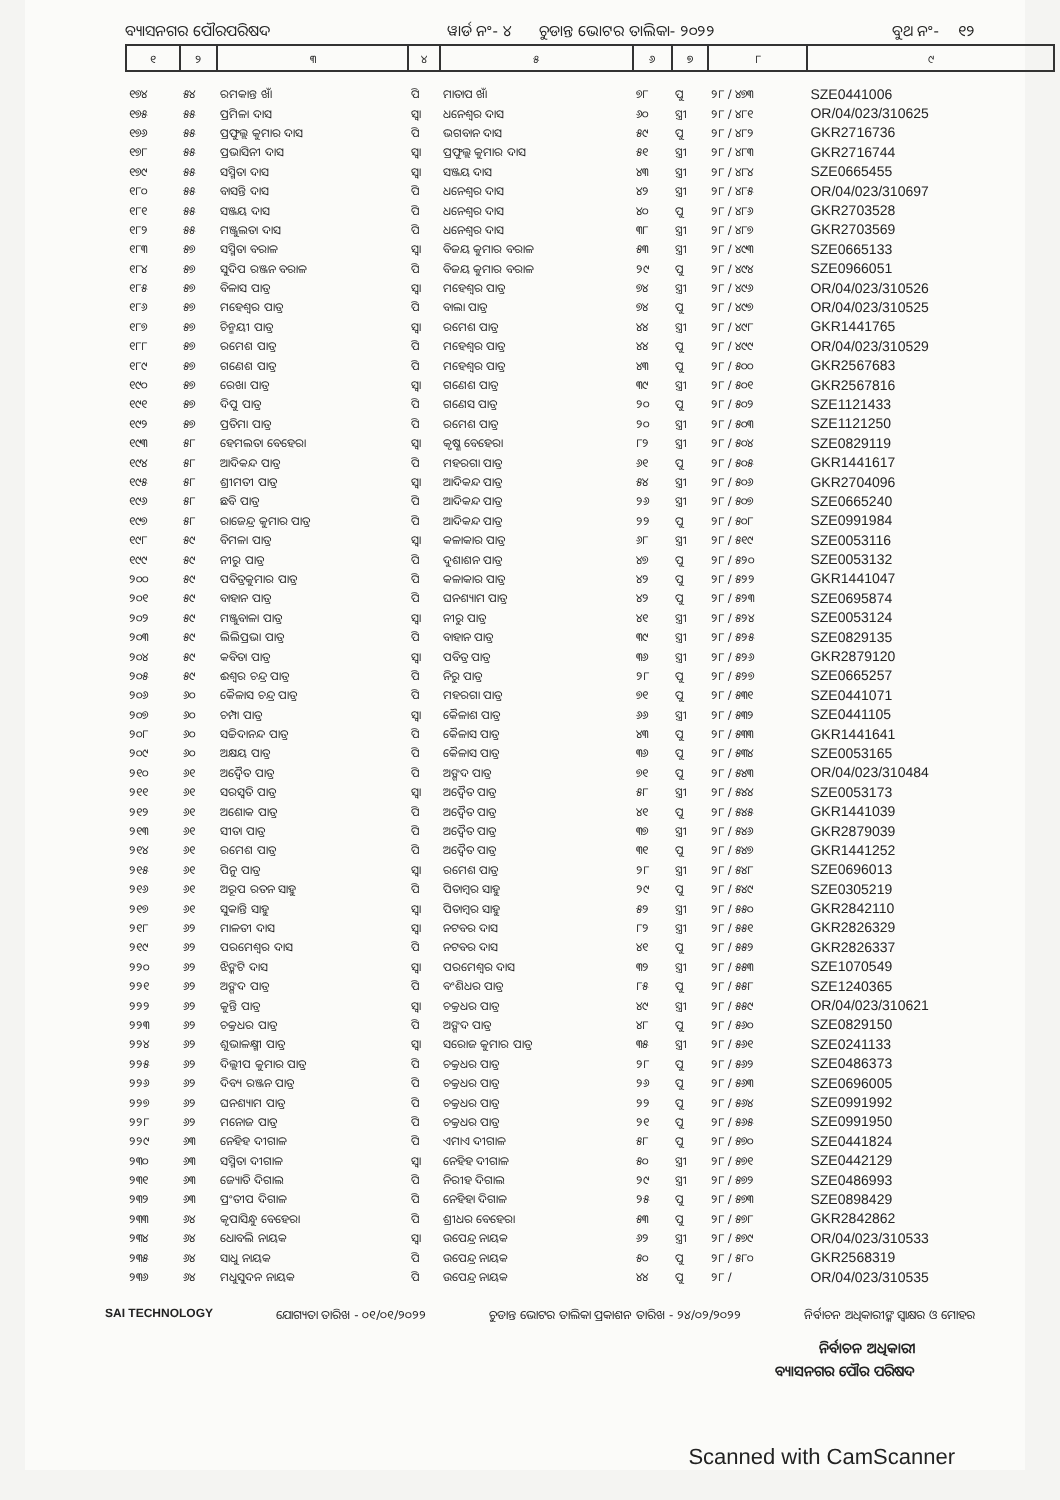ବ୍ୟାସନଗର ପୌରପରିଷଦ ୱାର୍ଡ ନଂ- ୪ ଚୁଡାନ୍ତ ଭୋଟର ତାଲିକା- ୨୦୨୨ ବୁଥ ନଂ- ୧୨
| ୧ | ୨ | ୩ | ୪ | ୫ | ୬ | ୭ | ୮ | ୯ |
| --- | --- | --- | --- | --- | --- | --- | --- | --- |
| ୧୭୪ | ୫୪ | ରମକାନ୍ତ ଖାଁ | ପି | ମାତାପ ଖାଁ | ୭୮ | ପୁ | ୨୮ / ୪୭୩ | SZE0441006 |
| ୧୭୫ | ୫୫ | ପ୍ରମିଳା ଦାସ | ସ୍ୱା | ଧନେଶ୍ୱର ଦାସ | ୬୦ | ସ୍ତ୍ରୀ | ୨୮ / ୪୮୧ | OR/04/023/310625 |
| ୧୭୬ | ୫୫ | ପ୍ରଫୁଲ୍ଲ କୁମାର ଦାସ | ପି | ଭଗବାନ ଦାସ | ୫୯ | ପୁ | ୨୮ / ୪୮୨ | GKR2716736 |
| ୧୭୮ | ୫୫ | ପ୍ରଭାସିନୀ ଦାସ | ସ୍ୱା | ପ୍ରଫୁଲ୍ଲ କୁମାର ଦାସ | ୫୧ | ସ୍ତ୍ରୀ | ୨୮ / ୪୮୩ | GKR2716744 |
| ୧୭୯ | ୫୫ | ସସ୍ମିତା ଦାସ | ସ୍ୱା | ସଞ୍ଜୟ ଦାସ | ୪୩ | ସ୍ତ୍ରୀ | ୨୮ / ୪୮୪ | SZE0665455 |
| ୧୮୦ | ୫୫ | ବାସନ୍ତି ଦାସ | ପି | ଧନେଶ୍ୱର ଦାସ | ୪୨ | ସ୍ତ୍ରୀ | ୨୮ / ୪୮୫ | OR/04/023/310697 |
| ୧୮୧ | ୫୫ | ସଞ୍ଜୟ ଦାସ | ପି | ଧନେଶ୍ୱର ଦାସ | ୪୦ | ପୁ | ୨୮ / ୪୮୬ | GKR2703528 |
| ୧୮୨ | ୫୫ | ମଞ୍ଜୁଲତା ଦାସ | ପି | ଧନେଶ୍ୱର ଦାସ | ୩୮ | ସ୍ତ୍ରୀ | ୨୮ / ୪୮୭ | GKR2703569 |
| ୧୮୩ | ୫୭ | ସସ୍ମିତା ବରାଳ | ସ୍ୱା | ବିଜୟ କୁମାର ବରାଳ | ୫୩ | ସ୍ତ୍ରୀ | ୨୮ / ୪୯୩ | SZE0665133 |
| ୧୮୪ | ୫୭ | ସୁଦିପ ରଞ୍ଜନ ବରାଳ | ପି | ବିଜୟ କୁମାର ବରାଳ | ୨୯ | ପୁ | ୨୮ / ୪୯୪ | SZE0966051 |
| ୧୮୫ | ୫୭ | ବିଳାସ ପାତ୍ର | ସ୍ୱା | ମହେଶ୍ୱର ପାତ୍ର | ୭୪ | ସ୍ତ୍ରୀ | ୨୮ / ୪୯୬ | OR/04/023/310526 |
| ୧୮୬ | ୫୭ | ମହେଶ୍ୱର ପାତ୍ର | ପି | ବାଲା ପାତ୍ର | ୭୪ | ପୁ | ୨୮ / ୪୯୭ | OR/04/023/310525 |
| ୧୮୭ | ୫୭ | ଚିନ୍ମୟୀ ପାତ୍ର | ସ୍ୱା | ରମେଶ ପାତ୍ର | ୪୪ | ସ୍ତ୍ରୀ | ୨୮ / ୪୯୮ | GKR1441765 |
| ୧୮୮ | ୫୭ | ରମେଶ ପାତ୍ର | ପି | ମହେଶ୍ୱର ପାତ୍ର | ୪୪ | ପୁ | ୨୮ / ୪୯୯ | OR/04/023/310529 |
| ୧୮୯ | ୫୭ | ଗଣେଶ ପାତ୍ର | ପି | ମହେଶ୍ୱର ପାତ୍ର | ୪୩ | ପୁ | ୨୮ / ୫୦୦ | GKR2567683 |
| ୧୯୦ | ୫୭ | ରେଖା ପାତ୍ର | ସ୍ୱା | ଗଣେଶ ପାତ୍ର | ୩୯ | ସ୍ତ୍ରୀ | ୨୮ / ୫୦୧ | GKR2567816 |
| ୧୯୧ | ୫୭ | ଦିପୁ ପାତ୍ର | ପି | ଗଣେସ ପାତ୍ର | ୨୦ | ପୁ | ୨୮ / ୫୦୨ | SZE1121433 |
| ୧୯୨ | ୫୭ | ପ୍ରତିମା ପାତ୍ର | ପି | ରମେଶ ପାତ୍ର | ୨୦ | ସ୍ତ୍ରୀ | ୨୮ / ୫୦୩ | SZE1121250 |
| ୧୯୩ | ୫୮ | ହେମଲତା ବେହେରା | ସ୍ୱା | କୃଷ୍ଣ ବେହେରା | ୮୨ | ସ୍ତ୍ରୀ | ୨୮ / ୫୦୪ | SZE0829119 |
| ୧୯୪ | ୫୮ | ଆଦିକନ୍ଦ ପାତ୍ର | ପି | ମହରଗା ପାତ୍ର | ୬୧ | ପୁ | ୨୮ / ୫୦୫ | GKR1441617 |
| ୧୯୫ | ୫୮ | ଶ୍ରୀମତୀ ପାତ୍ର | ସ୍ୱା | ଆଦିକନ୍ଦ ପାତ୍ର | ୫୪ | ସ୍ତ୍ରୀ | ୨୮ / ୫୦୬ | GKR2704096 |
| ୧୯୬ | ୫୮ | ଛବି ପାତ୍ର | ପି | ଆଦିକନ୍ଦ ପାତ୍ର | ୨୬ | ସ୍ତ୍ରୀ | ୨୮ / ୫୦୭ | SZE0665240 |
| ୧୯୭ | ୫୮ | ରାଜେନ୍ଦ୍ର କୁମାର ପାତ୍ର | ପି | ଆଦିକନ୍ଦ ପାତ୍ର | ୨୨ | ପୁ | ୨୮ / ୫୦୮ | SZE0991984 |
| ୧୯୮ | ୫୯ | ବିମଳା ପାତ୍ର | ସ୍ୱା | କଳାକାର ପାତ୍ର | ୬୮ | ସ୍ତ୍ରୀ | ୨୮ / ୫୧୯ | SZE0053116 |
| ୧୯୯ | ୫୯ | ନୀରୁ ପାତ୍ର | ପି | ଦୁଶାଶନ ପାତ୍ର | ୪୭ | ପୁ | ୨୮ / ୫୨୦ | SZE0053132 |
| ୨୦୦ | ୫୯ | ପବିତ୍ରକୁମାର ପାତ୍ର | ପି | କଳାକାର ପାତ୍ର | ୪୨ | ପୁ | ୨୮ / ୫୨୨ | GKR1441047 |
| ୨୦୧ | ୫୯ | ବାହାନ ପାତ୍ର | ପି | ଘନଶ୍ୟାମ ପାତ୍ର | ୪୨ | ପୁ | ୨୮ / ୫୨୩ | SZE0695874 |
| ୨୦୨ | ୫୯ | ମଞ୍ଜୁବାଳା ପାତ୍ର | ସ୍ୱା | ନୀରୁ ପାତ୍ର | ୪୧ | ସ୍ତ୍ରୀ | ୨୮ / ୫୨୪ | SZE0053124 |
| ୨୦୩ | ୫୯ | ଲିଲିପ୍ରଭା ପାତ୍ର | ପି | ବାହାନ ପାତ୍ର | ୩୯ | ସ୍ତ୍ରୀ | ୨୮ / ୫୨୫ | SZE0829135 |
| ୨୦୪ | ୫୯ | କବିତା ପାତ୍ର | ସ୍ୱା | ପବିତ୍ର ପାତ୍ର | ୩୬ | ସ୍ତ୍ରୀ | ୨୮ / ୫୨୬ | GKR2879120 |
| ୨୦୫ | ୫୯ | ଈଶ୍ୱର ଚନ୍ଦ୍ର ପାତ୍ର | ପି | ନିରୁ ପାତ୍ର | ୨୮ | ପୁ | ୨୮ / ୫୨୭ | SZE0665257 |
| ୨୦୬ | ୬୦ | କୈଳାସ ଚନ୍ଦ୍ର ପାତ୍ର | ପି | ମହରଗା ପାତ୍ର | ୭୧ | ପୁ | ୨୮ / ୫୩୧ | SZE0441071 |
| ୨୦୭ | ୬୦ | ଚମ୍ପା ପାତ୍ର | ସ୍ୱା | କୈଳାଶ ପାତ୍ର | ୬୬ | ସ୍ତ୍ରୀ | ୨୮ / ୫୩୨ | SZE0441105 |
| ୨୦୮ | ୬୦ | ସଚ୍ଚିଦାନନ୍ଦ ପାତ୍ର | ପି | କୈଳାସ ପାତ୍ର | ୪୩ | ପୁ | ୨୮ / ୫୩୩ | GKR1441641 |
| ୨୦୯ | ୬୦ | ଅକ୍ଷୟ ପାତ୍ର | ପି | କୈଳାସ ପାତ୍ର | ୩୬ | ପୁ | ୨୮ / ୫୩୪ | SZE0053165 |
| ୨୧୦ | ୬୧ | ଅଦ୍ୱୈତ ପାତ୍ର | ପି | ଅଙ୍ଗଦ ପାତ୍ର | ୭୧ | ପୁ | ୨୮ / ୫୪୩ | OR/04/023/310484 |
| ୨୧୧ | ୬୧ | ସରସ୍ୱତି ପାତ୍ର | ସ୍ୱା | ଅଦ୍ୱୈତ ପାତ୍ର | ୫୮ | ସ୍ତ୍ରୀ | ୨୮ / ୫୪୪ | SZE0053173 |
| ୨୧୨ | ୬୧ | ଅଶୋକ ପାତ୍ର | ପି | ଅଦ୍ୱୈତ ପାତ୍ର | ୪୧ | ପୁ | ୨୮ / ୫୪୫ | GKR1441039 |
| ୨୧୩ | ୬୧ | ସୀତା ପାତ୍ର | ପି | ଅଦ୍ୱୈତ ପାତ୍ର | ୩୭ | ସ୍ତ୍ରୀ | ୨୮ / ୫୪୬ | GKR2879039 |
| ୨୧୪ | ୬୧ | ରମେଶ ପାତ୍ର | ପି | ଅଦ୍ୱୈତ ପାତ୍ର | ୩୧ | ପୁ | ୨୮ / ୫୪୭ | GKR1441252 |
| ୨୧୫ | ୬୧ | ପିନୁ ପାତ୍ର | ସ୍ୱା | ରମେଶ ପାତ୍ର | ୨୮ | ସ୍ତ୍ରୀ | ୨୮ / ୫୪୮ | SZE0696013 |
| ୨୧୬ | ୬୧ | ଅରୂପ ରତନ ସାହୁ | ପି | ପିତାମ୍ବର ସାହୁ | ୨୯ | ପୁ | ୨୮ / ୫୪୯ | SZE0305219 |
| ୨୧୭ | ୬୧ | ସୁକାନ୍ତି ସାହୁ | ସ୍ୱା | ପିତାମ୍ବର ସାହୁ | ୫୨ | ସ୍ତ୍ରୀ | ୨୮ / ୫୫୦ | GKR2842110 |
| ୨୧୮ | ୬୨ | ମାଳତୀ ଦାସ | ସ୍ୱା | ନଟବର ଦାସ | ୮୨ | ସ୍ତ୍ରୀ | ୨୮ / ୫୫୧ | GKR2826329 |
| ୨୧୯ | ୬୨ | ପରମେଶ୍ୱର ଦାସ | ପି | ନଟବର ଦାସ | ୪୧ | ପୁ | ୨୮ / ୫୫୨ | GKR2826337 |
| ୨୨୦ | ୬୨ | ଝିଙ୍କଟି ଦାସ | ସ୍ୱା | ପରମେଶ୍ୱର ଦାସ | ୩୨ | ସ୍ତ୍ରୀ | ୨୮ / ୫୫୩ | SZE1070549 |
| ୨୨୧ | ୬୨ | ଅଙ୍ଗଦ ପାତ୍ର | ପି | ବଂଶିଧର ପାତ୍ର | ୮୫ | ପୁ | ୨୮ / ୫୫୮ | SZE1240365 |
| ୨୨୨ | ୬୨ | କୁନ୍ତି ପାତ୍ର | ସ୍ୱା | ଚକ୍ରଧର ପାତ୍ର | ୪୯ | ସ୍ତ୍ରୀ | ୨୮ / ୫୫୯ | OR/04/023/310621 |
| ୨୨୩ | ୬୨ | ଚକ୍ରଧର ପାତ୍ର | ପି | ଅଙ୍ଗଦ ପାତ୍ର | ୪୮ | ପୁ | ୨୮ / ୫୬୦ | SZE0829150 |
| ୨୨୪ | ୬୨ | ଶୁଭାଳକ୍ଷ୍ମୀ ପାତ୍ର | ସ୍ୱା | ସରୋଜ କୁମାର ପାତ୍ର | ୩୫ | ସ୍ତ୍ରୀ | ୨୮ / ୫୬୧ | SZE0241133 |
| ୨୨୫ | ୬୨ | ଦିଲ୍ଲୀପ କୁମାର ପାତ୍ର | ପି | ଚକ୍ରଧର ପାତ୍ର | ୨୮ | ପୁ | ୨୮ / ୫୬୨ | SZE0486373 |
| ୨୨୬ | ୬୨ | ଦିବ୍ୟ ରଞ୍ଜନ ପାତ୍ର | ପି | ଚକ୍ରଧର ପାତ୍ର | ୨୬ | ପୁ | ୨୮ / ୫୬୩ | SZE0696005 |
| ୨୨୭ | ୬୨ | ଘନଶ୍ୟାମ ପାତ୍ର | ପି | ଚକ୍ରଧର ପାତ୍ର | ୨୨ | ପୁ | ୨୮ / ୫୬୪ | SZE0991992 |
| ୨୨୮ | ୬୨ | ମନୋଜ ପାତ୍ର | ପି | ଚକ୍ରଧର ପାତ୍ର | ୨୧ | ପୁ | ୨୮ / ୫୬୫ | SZE0991950 |
| ୨୨୯ | ୬୩ | ନେହିହ ଦୀଗାଳ | ପି | ଏମାଏ ଦୀଗାଳ | ୫୮ | ପୁ | ୨୮ / ୫୭୦ | SZE0441824 |
| ୨୩୦ | ୬୩ | ସସ୍ମିତା ଦୀଗାଳ | ସ୍ୱା | ନେହିହ ଦୀଗାଳ | ୫୦ | ସ୍ତ୍ରୀ | ୨୮ / ୫୭୧ | SZE0442129 |
| ୨୩୧ | ୬୩ | ଜ୍ୟୋତି ଦିଗାଲ | ପି | ନିରୀହ ଦିଗାଲ | ୨୯ | ସ୍ତ୍ରୀ | ୨୮ / ୫୭୨ | SZE0486993 |
| ୨୩୨ | ୬୩ | ପ୍ରଂତୀପ ଦିଗାଳ | ପି | ନେହିହା ଦିଗାଳ | ୨୫ | ପୁ | ୨୮ / ୫୭୩ | SZE0898429 |
| ୨୩୩ | ୬୪ | କୃପାସିନ୍ଧୁ ବେହେରା | ପି | ଶ୍ରୀଧର ବେହେରା | ୫୩ | ପୁ | ୨୮ / ୫୭୮ | GKR2842862 |
| ୨୩୪ | ୬୪ | ଧୋବଲି ନାୟକ | ସ୍ୱା | ଉପେନ୍ଦ୍ର ନାୟକ | ୬୨ | ସ୍ତ୍ରୀ | ୨୮ / ୫୭୯ | OR/04/023/310533 |
| ୨୩୫ | ୬୪ | ସାଧୁ ନାୟକ | ପି | ଉପେନ୍ଦ୍ର ନାୟକ | ୫୦ | ପୁ | ୨୮ / ୫୮୦ | GKR2568319 |
| ୨୩୬ | ୬୪ | ମଧୁସୁଦନ ନାୟକ | ପି | ଉପେନ୍ଦ୍ର ନାୟକ | ୪୪ | ପୁ | ୨୮ / | OR/04/023/310535 |
SAI TECHNOLOGY ଯୋଗ୍ୟତା ତାରିଖ - ୦୧/୦୧/୨୦୨୨ ଚୁଡାନ୍ତ ଭୋଟର ତାଲିକା ପ୍ରକାଶନ ତାରିଖ - ୨୪/୦୨/୨୦୨୨ ନିର୍ବାଚନ ଅଧିକାରୀଙ୍କ ସ୍ୱାକ୍ଷର ଓ ମୋହର
ନିର୍ବାଚନ ଅଧିକାରୀ
ବ୍ୟାସନଗର ପୌର ପରିଷଦ
Scanned with CamScanner